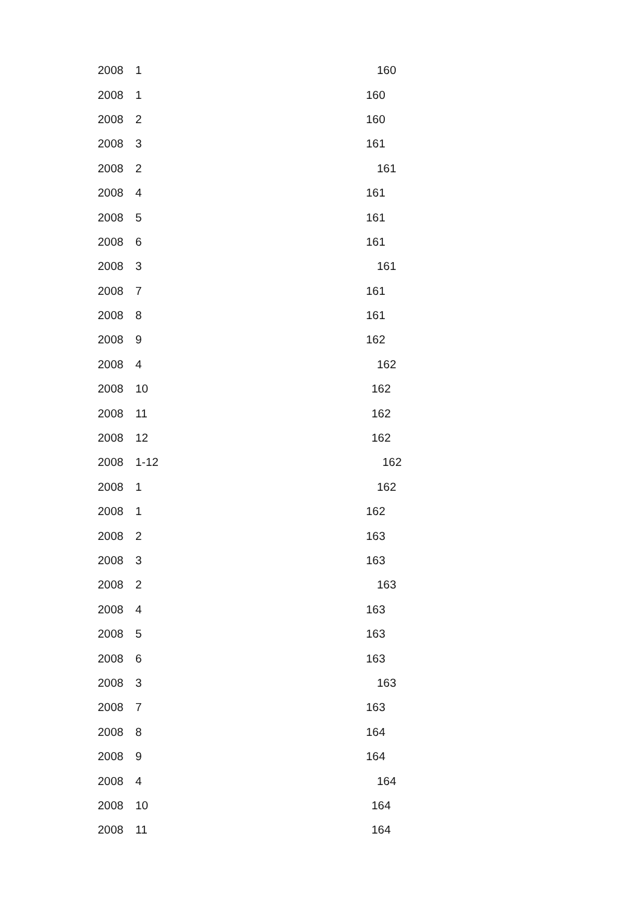2008 1 160
2008 1 160
2008 2 160
2008 3 161
2008 2 161
2008 4 161
2008 5 161
2008 6 161
2008 3 161
2008 7 161
2008 8 161
2008 9 162
2008 4 162
2008 10 162
2008 11 162
2008 12 162
2008 1-12 162
2008 1 162
2008 1 162
2008 2 163
2008 3 163
2008 2 163
2008 4 163
2008 5 163
2008 6 163
2008 3 163
2008 7 163
2008 8 164
2008 9 164
2008 4 164
2008 10 164
2008 11 164